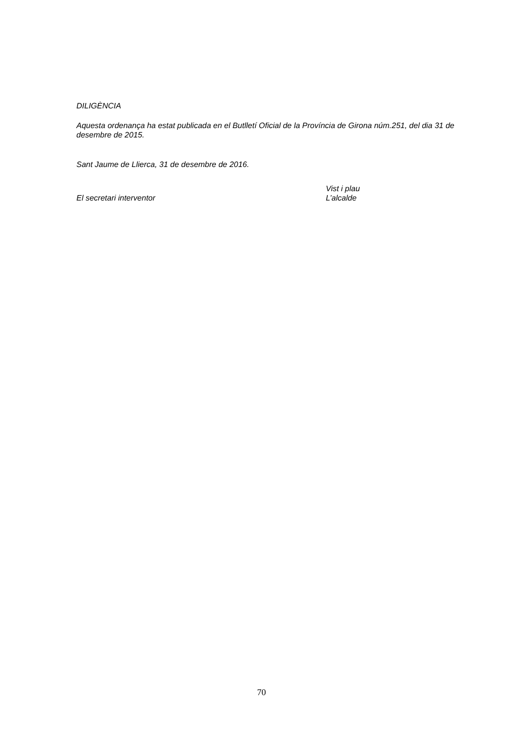DILIGÈNCIA
Aquesta ordenança ha estat publicada en el Butlletí Oficial de la Província de Girona núm.251, del dia 31 de desembre de 2015.
Sant Jaume de Llierca, 31 de desembre de 2016.
El secretari interventor
Vist i plau
L’alcalde
70